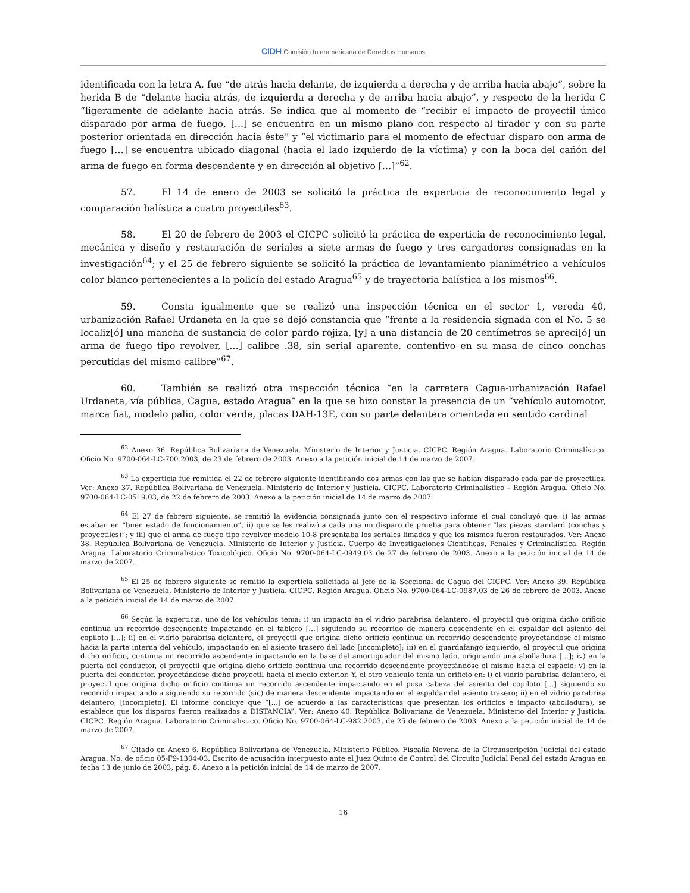CIDH Comisión Interamericana de Derechos Humanos
identificada con la letra A, fue “de atrás hacia delante, de izquierda a derecha y de arriba hacia abajo”, sobre la herida B de “delante hacia atrás, de izquierda a derecha y de arriba hacia abajo”, y respecto de la herida C “ligeramente de adelante hacia atrás. Se indica que al momento de “recibir el impacto de proyectil único disparado por arma de fuego, […] se encuentra en un mismo plano con respecto al tirador y con su parte posterior orientada en dirección hacia éste” y “el victimario para el momento de efectuar disparo con arma de fuego […] se encuentra ubicado diagonal (hacia el lado izquierdo de la víctima) y con la boca del cañón del arma de fuego en forma descendente y en dirección al objetivo […]”<sup>62</sup>.
57. El 14 de enero de 2003 se solicitó la práctica de experticia de reconocimiento legal y comparación balística a cuatro proyectiles<sup>63</sup>.
58. El 20 de febrero de 2003 el CICPC solicitó la práctica de experticia de reconocimiento legal, mecánica y diseño y restauración de seriales a siete armas de fuego y tres cargadores consignadas en la investigación<sup>64</sup>; y el 25 de febrero siguiente se solicitó la práctica de levantamiento planimétrico a vehículos color blanco pertenecientes a la policía del estado Aragua<sup>65</sup> y de trayectoria balística a los mismos<sup>66</sup>.
59. Consta igualmente que se realizó una inspección técnica en el sector 1, vereda 40, urbanización Rafael Urdaneta en la que se dejó constancia que “frente a la residencia signada con el No. 5 se localiz[ó] una mancha de sustancia de color pardo rojiza, [y] a una distancia de 20 centímetros se apreci[ó] un arma de fuego tipo revolver, […] calibre .38, sin serial aparente, contentivo en su masa de cinco conchas percutidas del mismo calibre”<sup>67</sup>.
60. También se realizó otra inspección técnica “en la carretera Cagua-urbanización Rafael Urdaneta, vía pública, Cagua, estado Aragua” en la que se hizo constar la presencia de un “vehículo automotor, marca fiat, modelo palio, color verde, placas DAH-13E, con su parte delantera orientada en sentido cardinal
<sup>62</sup> Anexo 36. República Bolivariana de Venezuela. Ministerio de Interior y Justicia. CICPC. Región Aragua. Laboratorio Criminalístico. Oficio No. 9700-064-LC-700.2003, de 23 de febrero de 2003. Anexo a la petición inicial de 14 de marzo de 2007.
<sup>63</sup> La experticia fue remitida el 22 de febrero siguiente identificando dos armas con las que se habían disparado cada par de proyectiles. Ver: Anexo 37. República Bolivariana de Venezuela. Ministerio de Interior y Justicia. CICPC. Laboratorio Criminalístico – Región Aragua. Oficio No. 9700-064-LC-0519.03, de 22 de febrero de 2003. Anexo a la petición inicial de 14 de marzo de 2007.
<sup>64</sup> El 27 de febrero siguiente, se remitió la evidencia consignada junto con el respectivo informe el cual concluyó que: i) las armas estaban en “buen estado de funcionamiento”, ii) que se les realizó a cada una un disparo de prueba para obtener “las piezas standard (conchas y proyectiles)”; y iii) que el arma de fuego tipo revolver modelo 10-8 presentaba los seriales limados y que los mismos fueron restaurados. Ver: Anexo 38. República Bolivariana de Venezuela. Ministerio de Interior y Justicia. Cuerpo de Investigaciones Científicas, Penales y Criminalística. Región Aragua. Laboratorio Criminalístico Toxicológico. Oficio No. 9700-064-LC-0949.03 de 27 de febrero de 2003. Anexo a la petición inicial de 14 de marzo de 2007.
<sup>65</sup> El 25 de febrero siguiente se remitió la experticia solicitada al Jefe de la Seccional de Cagua del CICPC. Ver: Anexo 39. República Bolivariana de Venezuela. Ministerio de Interior y Justicia. CICPC. Región Aragua. Oficio No. 9700-064-LC-0987.03 de 26 de febrero de 2003. Anexo a la petición inicial de 14 de marzo de 2007.
<sup>66</sup> Según la experticia, uno de los vehículos tenía: i) un impacto en el vidrio parabrisa delantero, el proyectil que origina dicho orificio continua un recorrido descendente impactando en el tablero […] siguiendo su recorrido de manera descendente en el espaldar del asiento del copiloto […]; ii) en el vidrio parabrisa delantero, el proyectil que origina dicho orificio continua un recorrido descendente proyectándose el mismo hacia la parte interna del vehículo, impactando en el asiento trasero del lado [incompleto]; iii) en el guardafango izquierdo, el proyectil que origina dicho orificio, continua un recorrido ascendente impactando en la base del amortiguador del mismo lado, originando una abolladura […]; iv) en la puerta del conductor, el proyectil que origina dicho orificio continua una recorrido descendente proyectándose el mismo hacia el espacio; v) en la puerta del conductor, proyectándose dicho proyectil hacia el medio exterior. Y, el otro vehículo tenía un orificio en: i) el vidrio parabrisa delantero, el proyectil que origina dicho orificio continua un recorrido ascendente impactando en el posa cabeza del asiento del copiloto […] siguiendo su recorrido impactando a siguiendo su recorrido (sic) de manera descendente impactando en el espaldar del asiento trasero; ii) en el vidrio parabrisa delantero, [incompleto]. El informe concluye que “[…] de acuerdo a las características que presentan los orificios e impacto (abolladura), se establece que los disparos fueron realizados a DISTANCIA”. Ver: Anexo 40. República Bolivariana de Venezuela. Ministerio del Interior y Justicia. CICPC. Región Aragua. Laboratorio Criminalístico. Oficio No. 9700-064-LC-982.2003, de 25 de febrero de 2003. Anexo a la petición inicial de 14 de marzo de 2007.
<sup>67</sup> Citado en Anexo 6. República Bolivariana de Venezuela. Ministerio Público. Fiscalía Novena de la Circunscripción Judicial del estado Aragua. No. de oficio 05-F9-1304-03. Escrito de acusación interpuesto ante el Juez Quinto de Control del Circuito Judicial Penal del estado Aragua en fecha 13 de junio de 2003, pág. 8. Anexo a la petición inicial de 14 de marzo de 2007.
16